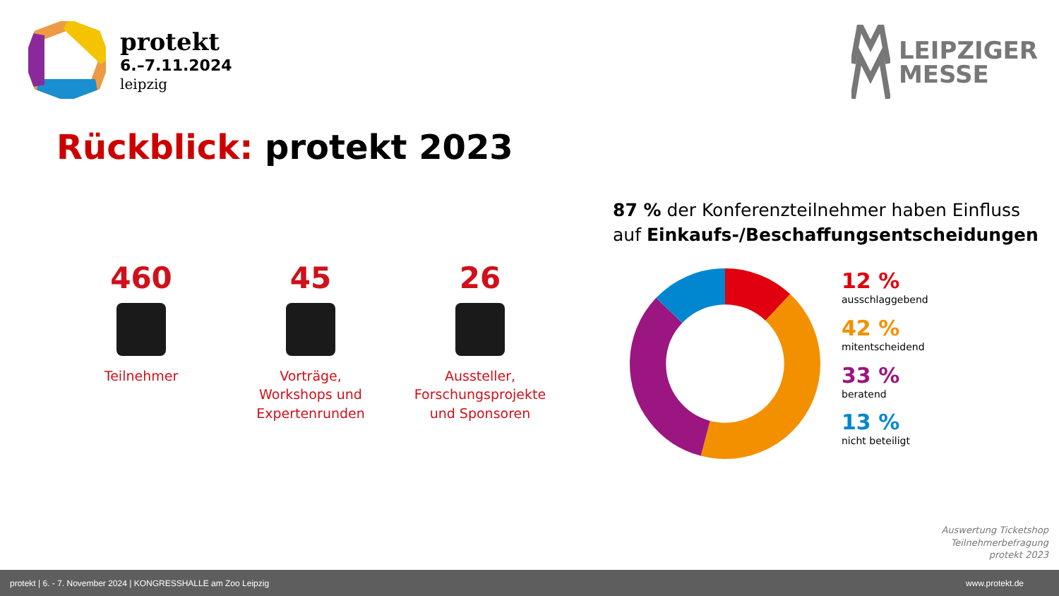protekt
6.–7.11.2024
leipzig
LEIPZIGER
MESSE
Rückblick: protekt 2023
460
Teilnehmer
45
Vorträge,
Workshops und
Expertenrunden
26
Aussteller,
Forschungsprojekte
und Sponsoren
87 % der Konferenzteilnehmer haben Einfluss
auf Einkaufs-/Beschaffungsentscheidungen
12 %
ausschlaggebend
42 %
mitentscheidend
33 %
beratend
13 %
nicht beteiligt
Auswertung Ticketshop
Teilnehmerbefragung
protekt 2023
protekt | 6. - 7. November 2024 | KONGRESSHALLE am Zoo Leipzig www.protekt.de